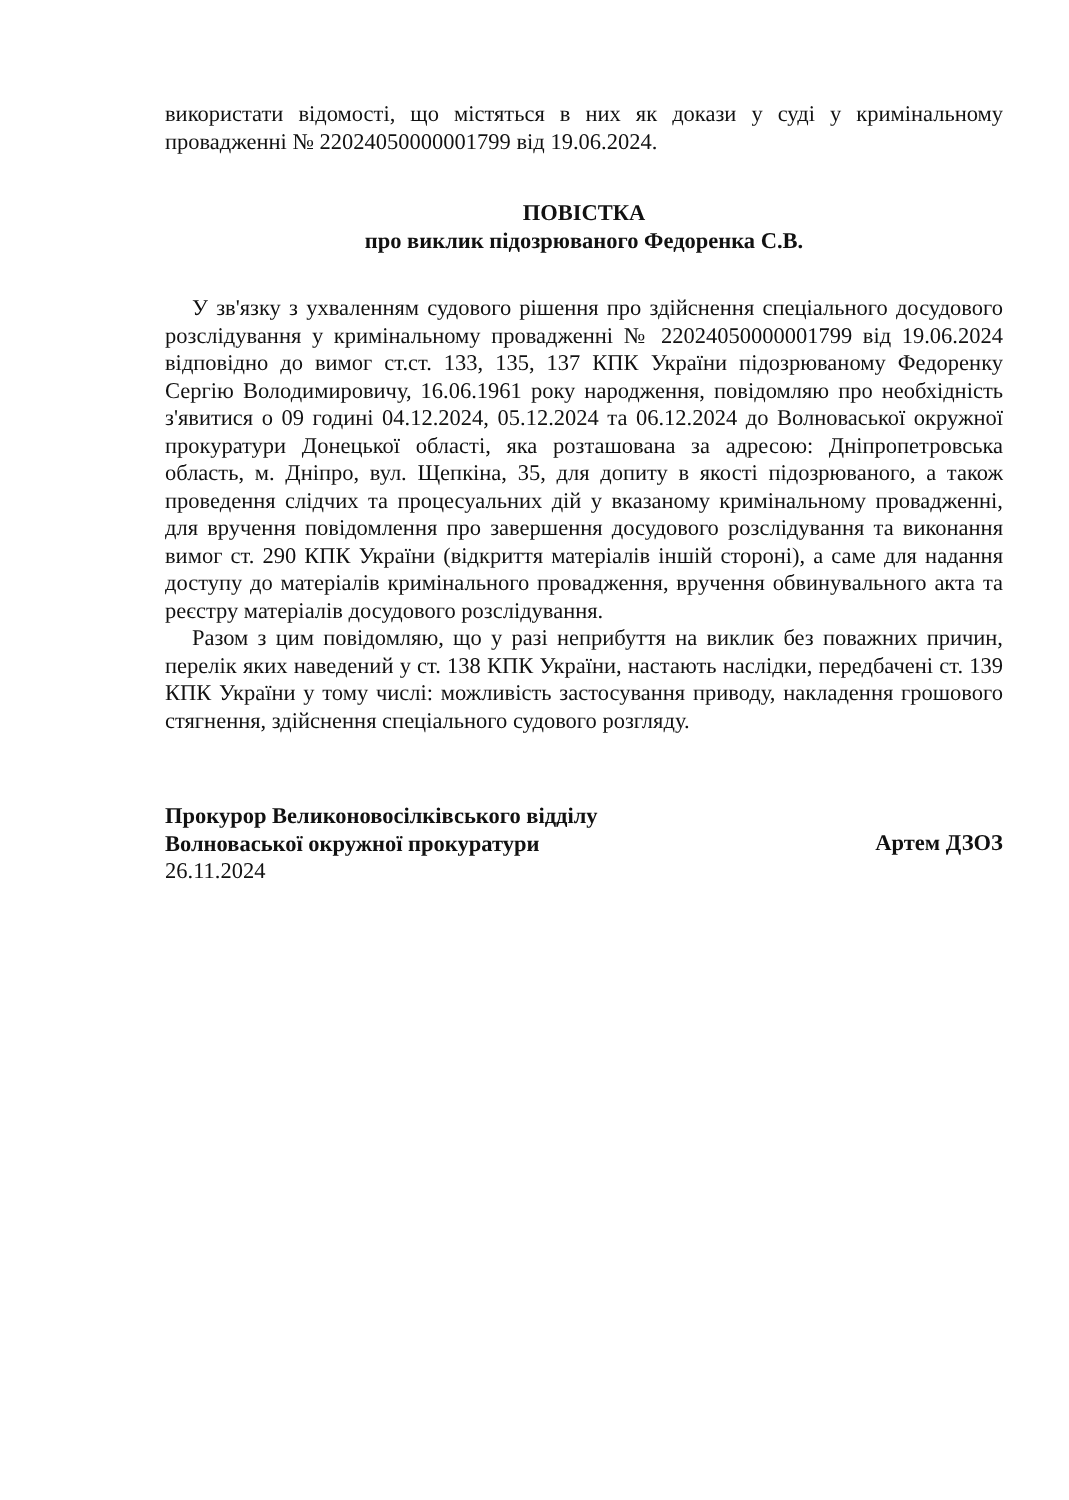використати відомості, що містяться в них як докази у суді у кримінальному провадженні № 22024050000001799 від 19.06.2024.
ПОВІСТКА
про виклик підозрюваного Федоренка С.В.
У зв'язку з ухваленням судового рішення про здійснення спеціального досудового розслідування у кримінальному провадженні № 22024050000001799 від 19.06.2024 відповідно до вимог ст.ст. 133, 135, 137 КПК України підозрюваному Федоренку Сергію Володимировичу, 16.06.1961 року народження, повідомляю про необхідність з'явитися о 09 годині 04.12.2024, 05.12.2024 та 06.12.2024 до Волноваської окружної прокуратури Донецької області, яка розташована за адресою: Дніпропетровська область, м. Дніпро, вул. Щепкіна, 35, для допиту в якості підозрюваного, а також проведення слідчих та процесуальних дій у вказаному кримінальному провадженні, для вручення повідомлення про завершення досудового розслідування та виконання вимог ст. 290 КПК України (відкриття матеріалів іншій стороні), а саме для надання доступу до матеріалів кримінального провадження, вручення обвинувального акта та реєстру матеріалів досудового розслідування.
Разом з цим повідомляю, що у разі неприбуття на виклик без поважних причин, перелік яких наведений у ст. 138 КПК України, настають наслідки, передбачені ст. 139 КПК України у тому числі: можливість застосування приводу, накладення грошового стягнення, здійснення спеціального судового розгляду.
Прокурор Великоновосілківського відділу
Волноваської окружної прокуратури
26.11.2024
Артем ДЗОЗ